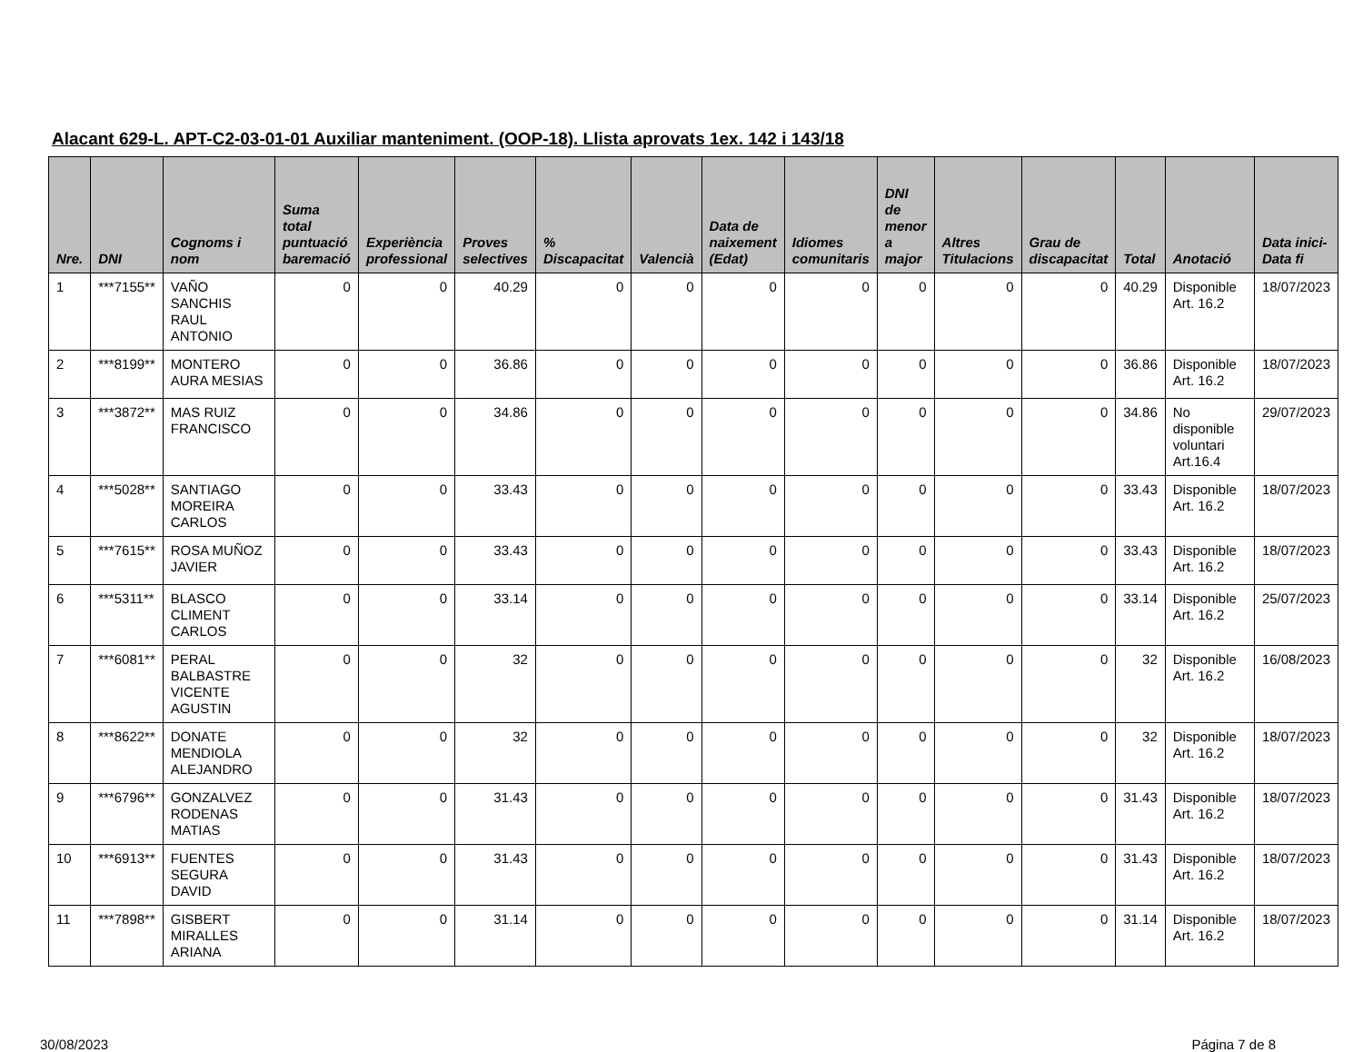Alacant 629-L. APT-C2-03-01-01 Auxiliar manteniment. (OOP-18). Llista aprovats 1ex. 142 i 143/18
| Nre. | DNI | Cognoms i nom | Suma total puntuació baremació | Experiència professional | Proves selectives | % Discapacitat | Valencià | Data de naixement (Edat) | Idiomes comunitaris | DNI de menor a major | Altres Titulacions | Grau de discapacitat | Total | Anotació | Data inici-Data fi |
| --- | --- | --- | --- | --- | --- | --- | --- | --- | --- | --- | --- | --- | --- | --- | --- |
| 1 | ***7155** | VAÑO SANCHIS RAUL ANTONIO | 0 | 0 | 40.29 | 0 | 0 | 0 | 0 | 0 | 0 | 0 | 40.29 | Disponible Art. 16.2 | 18/07/2023 |
| 2 | ***8199** | MONTERO AURA MESIAS | 0 | 0 | 36.86 | 0 | 0 | 0 | 0 | 0 | 0 | 0 | 36.86 | Disponible Art. 16.2 | 18/07/2023 |
| 3 | ***3872** | MAS RUIZ FRANCISCO | 0 | 0 | 34.86 | 0 | 0 | 0 | 0 | 0 | 0 | 0 | 34.86 | No disponible voluntari Art.16.4 | 29/07/2023 |
| 4 | ***5028** | SANTIAGO MOREIRA CARLOS | 0 | 0 | 33.43 | 0 | 0 | 0 | 0 | 0 | 0 | 0 | 33.43 | Disponible Art. 16.2 | 18/07/2023 |
| 5 | ***7615** | ROSA MUÑOZ JAVIER | 0 | 0 | 33.43 | 0 | 0 | 0 | 0 | 0 | 0 | 0 | 33.43 | Disponible Art. 16.2 | 18/07/2023 |
| 6 | ***5311** | BLASCO CLIMENT CARLOS | 0 | 0 | 33.14 | 0 | 0 | 0 | 0 | 0 | 0 | 0 | 33.14 | Disponible Art. 16.2 | 25/07/2023 |
| 7 | ***6081** | PERAL BALBASTRE VICENTE AGUSTIN | 0 | 0 | 32 | 0 | 0 | 0 | 0 | 0 | 0 | 0 | 32 | Disponible Art. 16.2 | 16/08/2023 |
| 8 | ***8622** | DONATE MENDIOLA ALEJANDRO | 0 | 0 | 32 | 0 | 0 | 0 | 0 | 0 | 0 | 0 | 32 | Disponible Art. 16.2 | 18/07/2023 |
| 9 | ***6796** | GONZALVEZ RODENAS MATIAS | 0 | 0 | 31.43 | 0 | 0 | 0 | 0 | 0 | 0 | 0 | 31.43 | Disponible Art. 16.2 | 18/07/2023 |
| 10 | ***6913** | FUENTES SEGURA DAVID | 0 | 0 | 31.43 | 0 | 0 | 0 | 0 | 0 | 0 | 0 | 31.43 | Disponible Art. 16.2 | 18/07/2023 |
| 11 | ***7898** | GISBERT MIRALLES ARIANA | 0 | 0 | 31.14 | 0 | 0 | 0 | 0 | 0 | 0 | 0 | 31.14 | Disponible Art. 16.2 | 18/07/2023 |
30/08/2023 Página 7 de 8